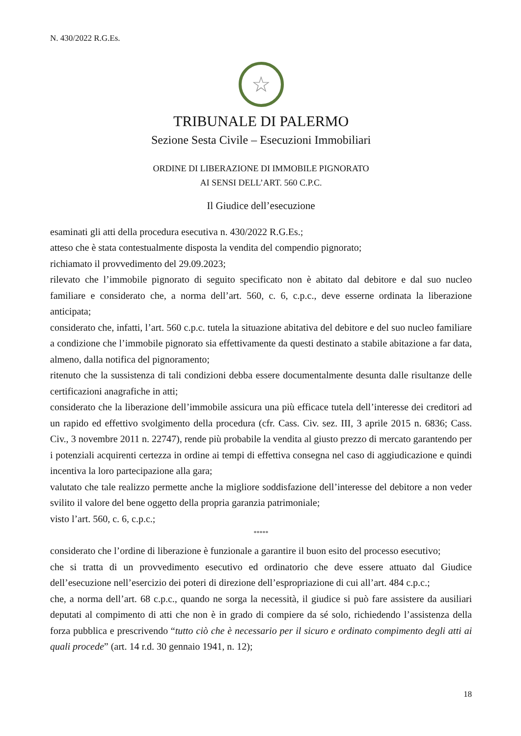N. 430/2022 R.G.Es.
☆
TRIBUNALE DI PALERMO
Sezione Sesta Civile – Esecuzioni Immobiliari
ORDINE DI LIBERAZIONE DI IMMOBILE PIGNORATO
AI SENSI DELL’ART. 560 C.P.C.
Il Giudice dell’esecuzione
esaminati gli atti della procedura esecutiva n. 430/2022 R.G.Es.;
atteso che è stata contestualmente disposta la vendita del compendio pignorato;
richiamato il provvedimento del 29.09.2023;
rilevato che l’immobile pignorato di seguito specificato non è abitato dal debitore e dal suo nucleo familiare e considerato che, a norma dell’art. 560, c. 6, c.p.c., deve esserne ordinata la liberazione anticipata;
considerato che, infatti, l’art. 560 c.p.c. tutela la situazione abitativa del debitore e del suo nucleo familiare a condizione che l’immobile pignorato sia effettivamente da questi destinato a stabile abitazione a far data, almeno, dalla notifica del pignoramento;
ritenuto che la sussistenza di tali condizioni debba essere documentalmente desunta dalle risultanze delle certificazioni anagrafiche in atti;
considerato che la liberazione dell’immobile assicura una più efficace tutela dell’interesse dei creditori ad un rapido ed effettivo svolgimento della procedura (cfr. Cass. Civ. sez. III, 3 aprile 2015 n. 6836; Cass. Civ., 3 novembre 2011 n. 22747), rende più probabile la vendita al giusto prezzo di mercato garantendo per i potenziali acquirenti certezza in ordine ai tempi di effettiva consegna nel caso di aggiudicazione e quindi incentiva la loro partecipazione alla gara;
valutato che tale realizzo permette anche la migliore soddisfazione dell’interesse del debitore a non veder svilito il valore del bene oggetto della propria garanzia patrimoniale;
visto l’art. 560, c. 6, c.p.c.;
*****
considerato che l’ordine di liberazione è funzionale a garantire il buon esito del processo esecutivo;
che si tratta di un provvedimento esecutivo ed ordinatorio che deve essere attuato dal Giudice dell’esecuzione nell’esercizio dei poteri di direzione dell’espropriazione di cui all’art. 484 c.p.c.;
che, a norma dell’art. 68 c.p.c., quando ne sorga la necessità, il giudice si può fare assistere da ausiliari deputati al compimento di atti che non è in grado di compiere da sé solo, richiedendo l’assistenza della forza pubblica e prescrivendo “tutto ciò che è necessario per il sicuro e ordinato compimento degli atti ai quali procede” (art. 14 r.d. 30 gennaio 1941, n. 12);
18